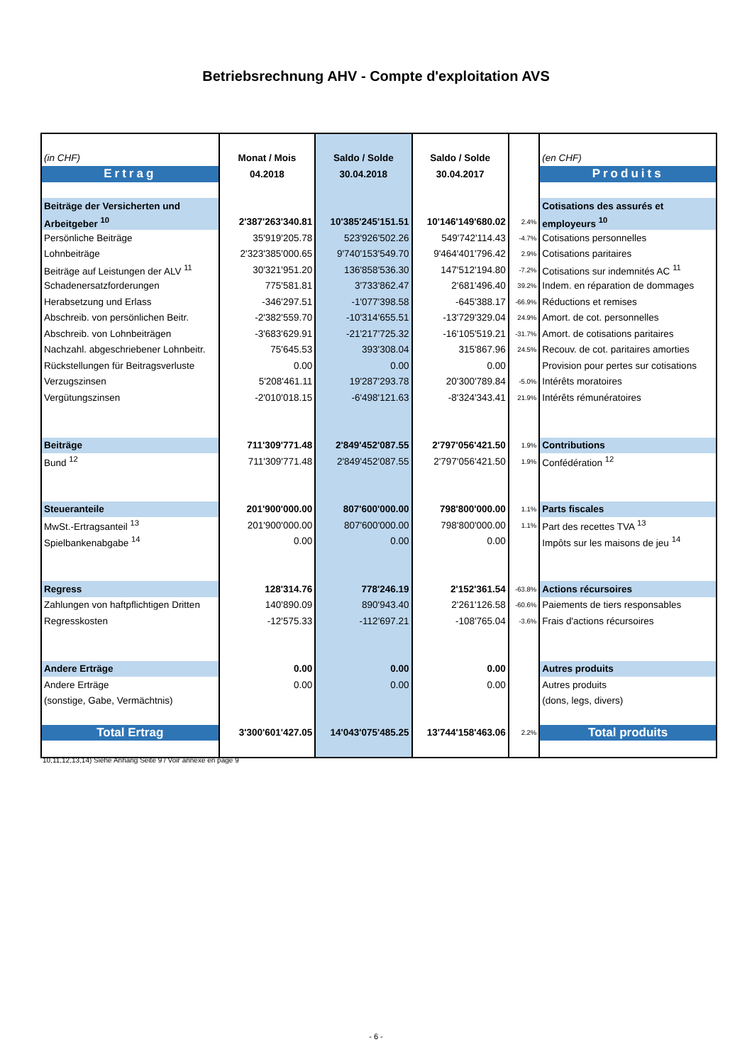Betriebsrechnung AHV - Compte d'exploitation AVS
| (in CHF) | Monat / Mois | Saldo / Solde | Saldo / Solde | | (en CHF) |
| Ertrag | 04.2018 | 30.04.2018 | 30.04.2017 | | Produits |
| Beiträge der Versicherten und | | | | | Cotisations des assurés et |
| Arbeitgeber <sup>10</sup> | 2'387'263'340.81 | 10'385'245'151.51 | 10'146'149'680.02 | 2.4% | employeurs <sup>10</sup> |
| Persönliche Beiträge | 35'919'205.78 | 523'926'502.26 | 549'742'114.43 | -4.7% | Cotisations personnelles |
| Lohnbeiträge | 2'323'385'000.65 | 9'740'153'549.70 | 9'464'401'796.42 | 2.9% | Cotisations paritaires |
| Beiträge auf Leistungen der ALV <sup>11</sup> | 30'321'951.20 | 136'858'536.30 | 147'512'194.80 | -7.2% | Cotisations sur indemnités AC <sup>11</sup> |
| Schadenersatzforderungen | 775'581.81 | 3'733'862.47 | 2'681'496.40 | 39.2% | Indem. en réparation de dommages |
| Herabsetzung und Erlass | -346'297.51 | -1'077'398.58 | -645'388.17 | -66.9% | Réductions et remises |
| Abschreib. von persönlichen Beitr. | -2'382'559.70 | -10'314'655.51 | -13'729'329.04 | 24.9% | Amort. de cot. personnelles |
| Abschreib. von Lohnbeiträgen | -3'683'629.91 | -21'217'725.32 | -16'105'519.21 | -31.7% | Amort. de cotisations paritaires |
| Nachzahl. abgeschriebener Lohnbeitr. | 75'645.53 | 393'308.04 | 315'867.96 | 24.5% | Recouv. de cot. paritaires amorties |
| Rückstellungen für Beitragsverluste | 0.00 | 0.00 | 0.00 | | Provision pour pertes sur cotisations |
| Verzugszinsen | 5'208'461.11 | 19'287'293.78 | 20'300'789.84 | -5.0% | Intérêts moratoires |
| Vergütungszinsen | -2'010'018.15 | -6'498'121.63 | -8'324'343.41 | 21.9% | Intérêts rémunératoires |
| Beiträge | 711'309'771.48 | 2'849'452'087.55 | 2'797'056'421.50 | 1.9% | Contributions |
| Bund <sup>12</sup> | 711'309'771.48 | 2'849'452'087.55 | 2'797'056'421.50 | 1.9% | Confédération <sup>12</sup> |
| Steueranteile | 201'900'000.00 | 807'600'000.00 | 798'800'000.00 | 1.1% | Parts fiscales |
| MwSt.-Ertragsanteil <sup>13</sup> | 201'900'000.00 | 807'600'000.00 | 798'800'000.00 | 1.1% | Part des recettes TVA <sup>13</sup> |
| Spielbankenabgabe <sup>14</sup> | 0.00 | 0.00 | 0.00 | | Impôts sur les maisons de jeu <sup>14</sup> |
| Regress | 128'314.76 | 778'246.19 | 2'152'361.54 | -63.8% | Actions récursoires |
| Zahlungen von haftpflichtigen Dritten | 140'890.09 | 890'943.40 | 2'261'126.58 | -60.6% | Paiements de tiers responsables |
| Regresskosten | -12'575.33 | -112'697.21 | -108'765.04 | -3.6% | Frais d'actions récursoires |
| Andere Erträge | 0.00 | 0.00 | 0.00 | | Autres produits |
| Andere Erträge | 0.00 | 0.00 | 0.00 | | Autres produits |
| (sonstige, Gabe, Vermächtnis) | | | | | (dons, legs, divers) |
| Total Ertrag | 3'300'601'427.05 | 14'043'075'485.25 | 13'744'158'463.06 | 2.2% | Total produits |
10,11,12,13,14) Siehe Anhang Seite 9 / Voir annexe en page 9
- 6 -